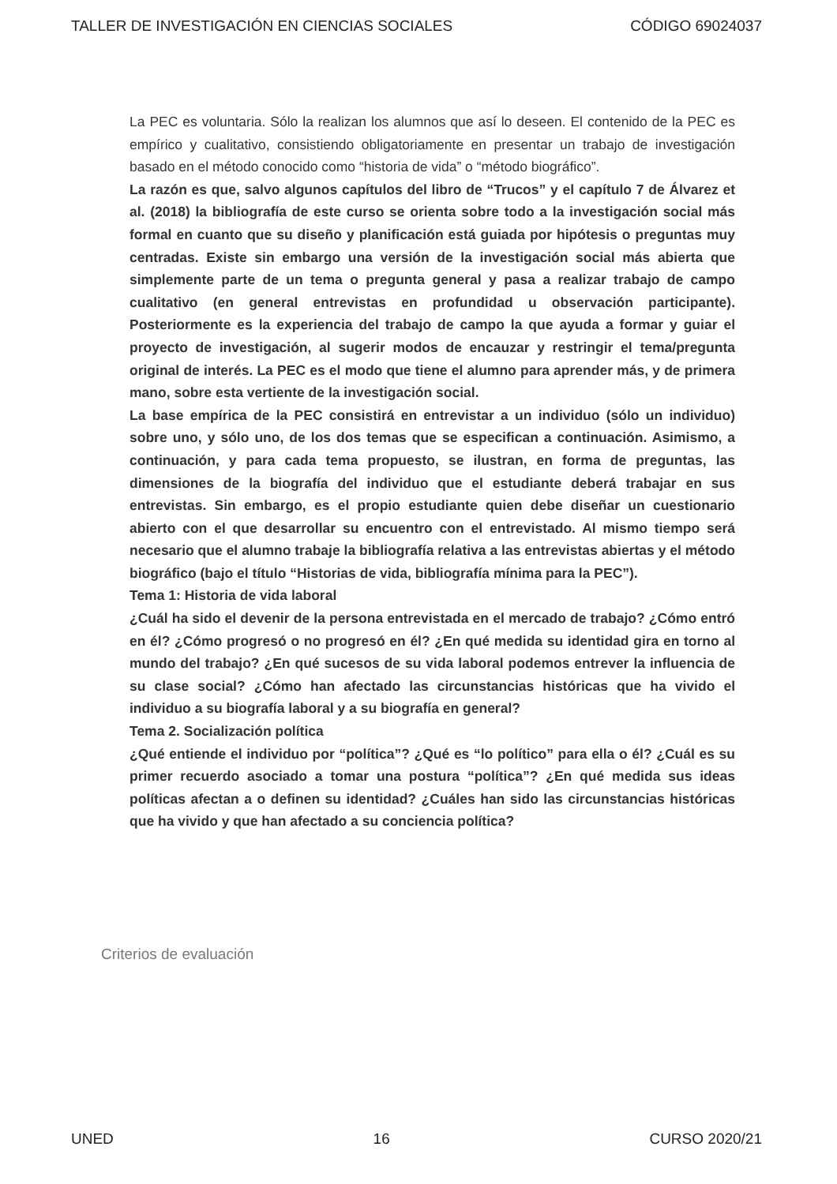TALLER DE INVESTIGACIÓN EN CIENCIAS SOCIALES CÓDIGO 69024037
La PEC es voluntaria. Sólo la realizan los alumnos que así lo deseen. El contenido de la PEC es empírico y cualitativo, consistiendo obligatoriamente en presentar un trabajo de investigación basado en el método conocido como “historia de vida” o “método biográfico”.
La razón es que, salvo algunos capítulos del libro de “Trucos” y el capítulo 7 de Álvarez et al. (2018) la bibliografía de este curso se orienta sobre todo a la investigación social más formal en cuanto que su diseño y planificación está guiada por hipótesis o preguntas muy centradas. Existe sin embargo una versión de la investigación social más abierta que simplemente parte de un tema o pregunta general y pasa a realizar trabajo de campo cualitativo (en general entrevistas en profundidad u observación participante). Posteriormente es la experiencia del trabajo de campo la que ayuda a formar y guiar el proyecto de investigación, al sugerir modos de encauzar y restringir el tema/pregunta original de interés. La PEC es el modo que tiene el alumno para aprender más, y de primera mano, sobre esta vertiente de la investigación social.
La base empírica de la PEC consistirá en entrevistar a un individuo (sólo un individuo) sobre uno, y sólo uno, de los dos temas que se especifican a continuación. Asimismo, a continuación, y para cada tema propuesto, se ilustran, en forma de preguntas, las dimensiones de la biografía del individuo que el estudiante deberá trabajar en sus entrevistas. Sin embargo, es el propio estudiante quien debe diseñar un cuestionario abierto con el que desarrollar su encuentro con el entrevistado. Al mismo tiempo será necesario que el alumno trabaje la bibliografía relativa a las entrevistas abiertas y el método biográfico (bajo el título “Historias de vida, bibliografía mínima para la PEC”).
Tema 1: Historia de vida laboral
¿Cuál ha sido el devenir de la persona entrevistada en el mercado de trabajo? ¿Cómo entró en él? ¿Cómo progresó o no progresó en él? ¿En qué medida su identidad gira en torno al mundo del trabajo? ¿En qué sucesos de su vida laboral podemos entrever la influencia de su clase social? ¿Cómo han afectado las circunstancias históricas que ha vivido el individuo a su biografía laboral y a su biografía en general?
Tema 2. Socialización política
¿Qué entiende el individuo por “política”? ¿Qué es “lo político” para ella o él? ¿Cuál es su primer recuerdo asociado a tomar una postura “política”? ¿En qué medida sus ideas políticas afectan a o definen su identidad? ¿Cuáles han sido las circunstancias históricas que ha vivido y que han afectado a su conciencia política?
Criterios de evaluación
UNED 16 CURSO 2020/21